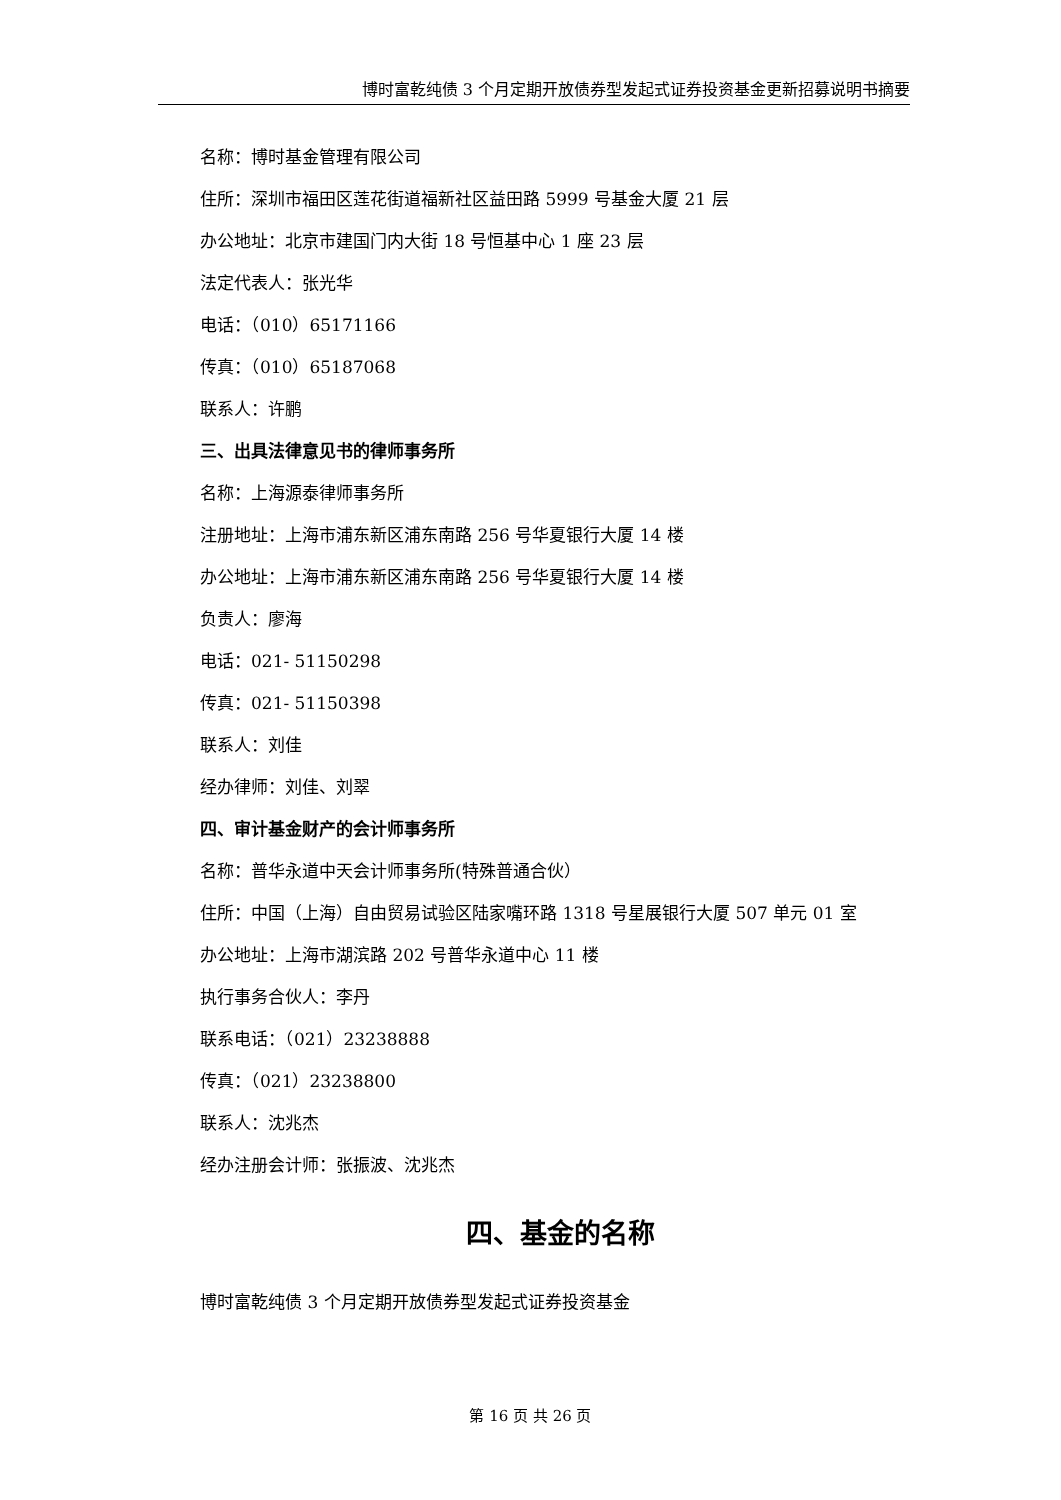博时富乾纯债 3 个月定期开放债券型发起式证券投资基金更新招募说明书摘要
名称：博时基金管理有限公司
住所：深圳市福田区莲花街道福新社区益田路 5999 号基金大厦 21 层
办公地址：北京市建国门内大街 18 号恒基中心 1 座 23 层
法定代表人：张光华
电话：（010）65171166
传真：（010）65187068
联系人：许鹏
三、出具法律意见书的律师事务所
名称：上海源泰律师事务所
注册地址：上海市浦东新区浦东南路 256 号华夏银行大厦 14 楼
办公地址：上海市浦东新区浦东南路 256 号华夏银行大厦 14 楼
负责人：廖海
电话：021- 51150298
传真：021- 51150398
联系人：刘佳
经办律师：刘佳、刘翠
四、审计基金财产的会计师事务所
名称：普华永道中天会计师事务所(特殊普通合伙）
住所：中国（上海）自由贸易试验区陆家嘴环路 1318 号星展银行大厦 507 单元 01 室
办公地址：上海市湖滨路 202 号普华永道中心 11 楼
执行事务合伙人：李丹
联系电话：（021）23238888
传真：（021）23238800
联系人：沈兆杰
经办注册会计师：张振波、沈兆杰
四、基金的名称
博时富乾纯债 3 个月定期开放债券型发起式证券投资基金
第 16 页 共 26 页